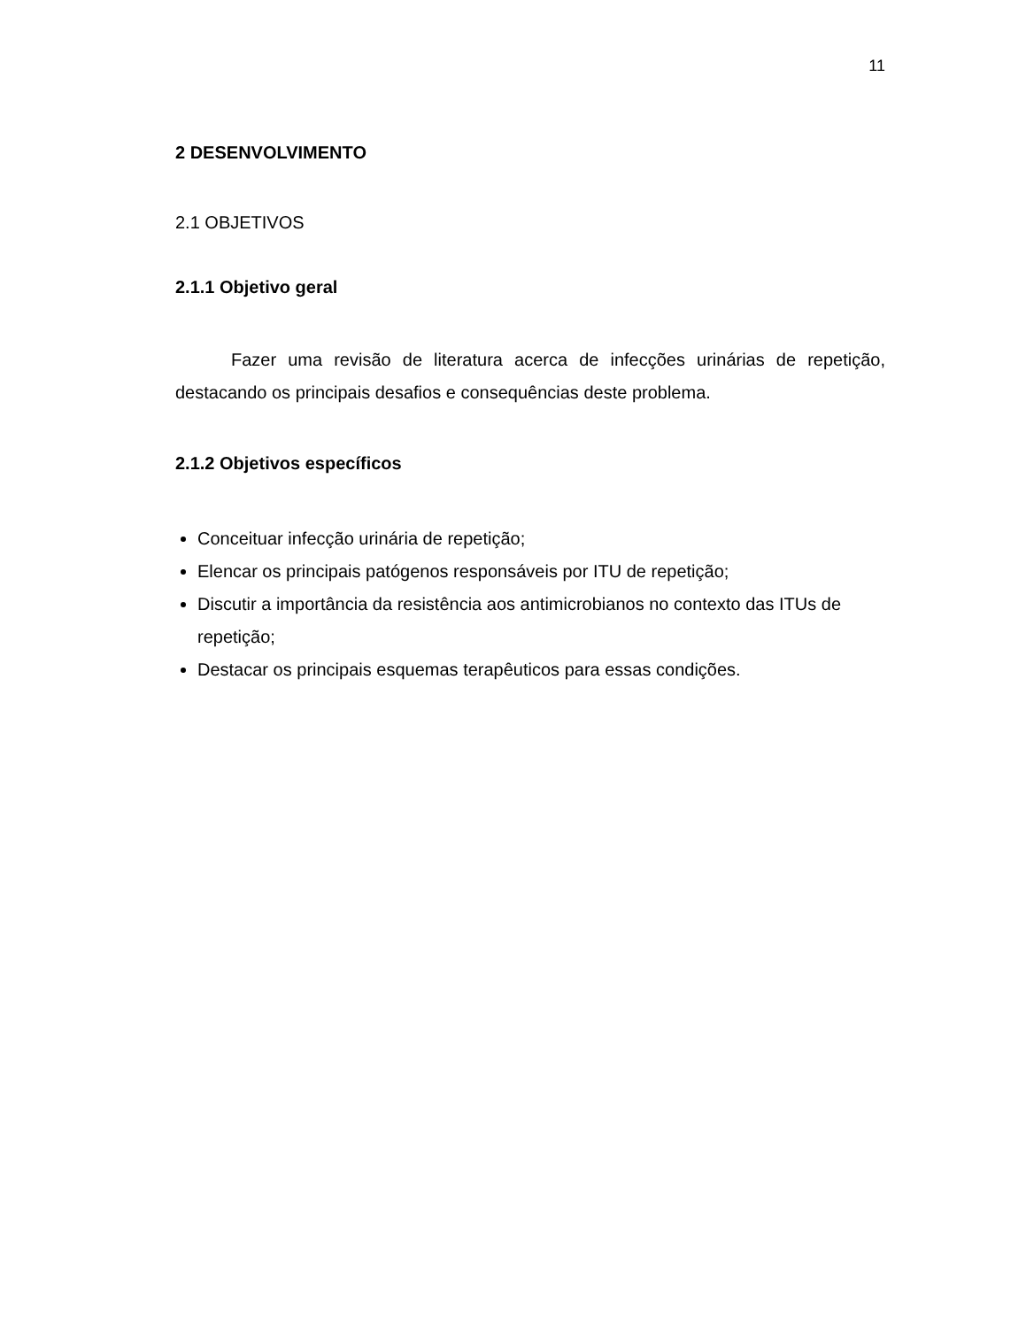11
2 DESENVOLVIMENTO
2.1 OBJETIVOS
2.1.1 Objetivo geral
Fazer uma revisão de literatura acerca de infecções urinárias de repetição, destacando os principais desafios e consequências deste problema.
2.1.2 Objetivos específicos
Conceituar infecção urinária de repetição;
Elencar os principais patógenos responsáveis por ITU de repetição;
Discutir a importância da resistência aos antimicrobianos no contexto das ITUs de repetição;
Destacar os principais esquemas terapêuticos para essas condições.